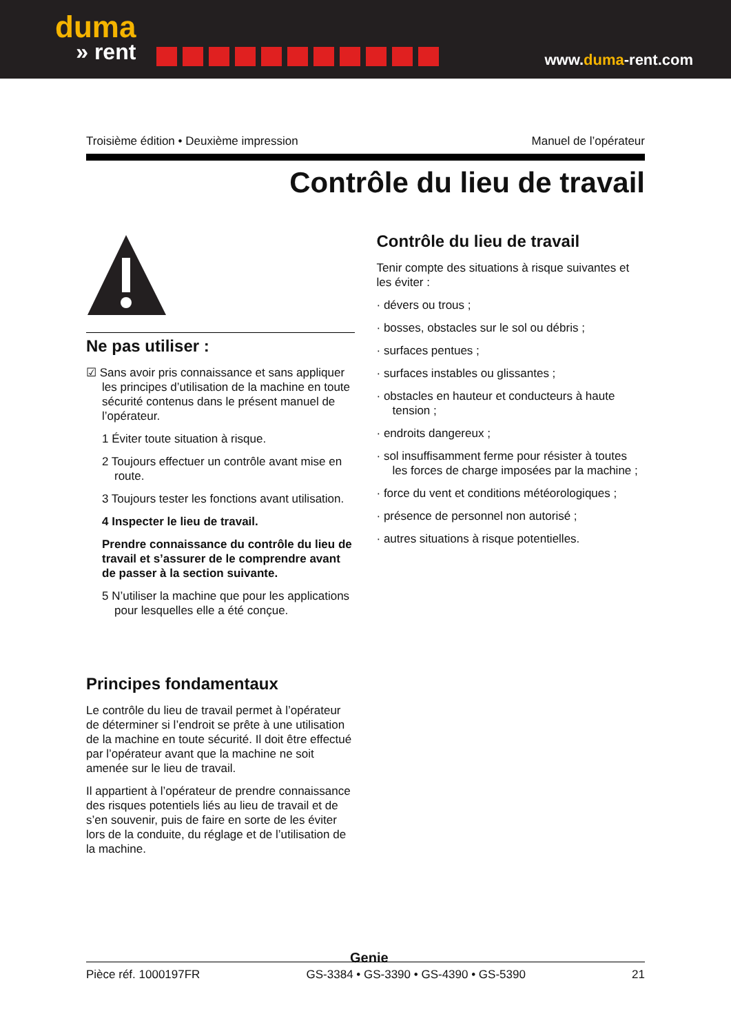duma
» rent
www.duma-rent.com
Troisième édition • Deuxième impression Manuel de l’opérateur
Contrôle du lieu de travail
Ne pas utiliser :
☑ Sans avoir pris connaissance et sans appliquer les principes d’utilisation de la machine en toute sécurité contenus dans le présent manuel de l’opérateur.
1 Éviter toute situation à risque.
2 Toujours effectuer un contrôle avant mise en route.
3 Toujours tester les fonctions avant utilisation.
4 Inspecter le lieu de travail.
Prendre connaissance du contrôle du lieu de travail et s’assurer de le comprendre avant de passer à la section suivante.
5 N’utiliser la machine que pour les applications pour lesquelles elle a été conçue.
Principes fondamentaux
Le contrôle du lieu de travail permet à l’opérateur de déterminer si l’endroit se prête à une utilisation de la machine en toute sécurité. Il doit être effectué par l’opérateur avant que la machine ne soit amenée sur le lieu de travail.
Il appartient à l’opérateur de prendre connaissance des risques potentiels liés au lieu de travail et de s’en souvenir, puis de faire en sorte de les éviter lors de la conduite, du réglage et de l’utilisation de la machine.
Contrôle du lieu de travail
Tenir compte des situations à risque suivantes et les éviter :
· dévers ou trous ;
· bosses, obstacles sur le sol ou débris ;
· surfaces pentues ;
· surfaces instables ou glissantes ;
· obstacles en hauteur et conducteurs à haute tension ;
· endroits dangereux ;
· sol insuffisamment ferme pour résister à toutes les forces de charge imposées par la machine ;
· force du vent et conditions météorologiques ;
· présence de personnel non autorisé ;
· autres situations à risque potentielles.
Genie
Pièce réf. 1000197FR GS-3384 • GS-3390 • GS-4390 • GS-5390 21